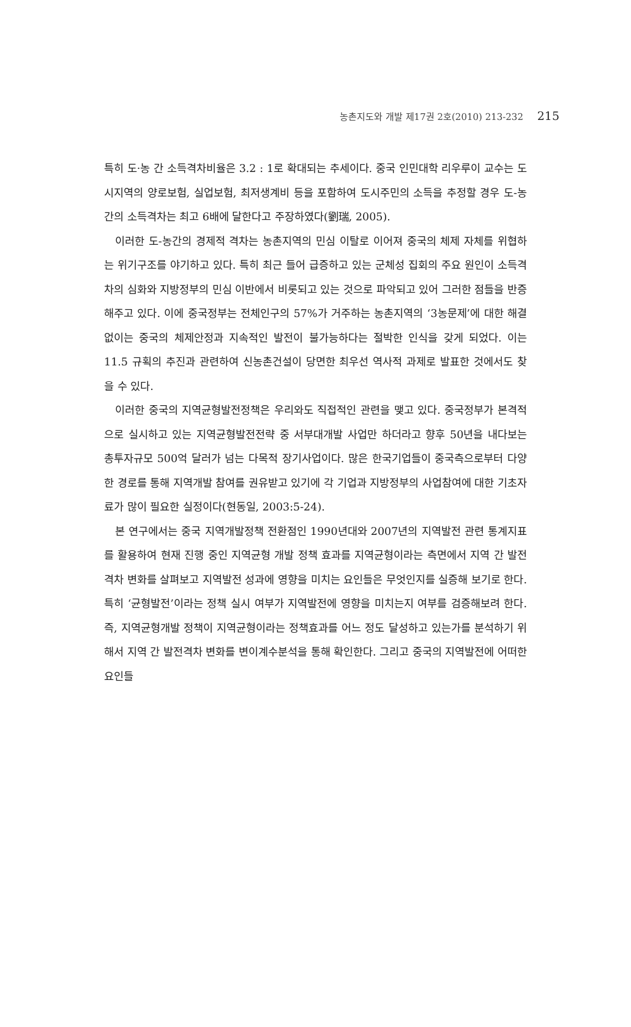농촌지도와 개발 제17권 2호(2010) 213-232 215
특히 도·농 간 소득격차비율은 3.2 : 1로 확대되는 추세이다. 중국 인민대학 리우루이 교수는 도시지역의 양로보험, 실업보험, 최저생계비 등을 포함하여 도시주민의 소득을 추정할 경우 도-농간의 소득격차는 최고 6배에 달한다고 주장하였다(劉瑞, 2005).
이러한 도-농간의 경제적 격차는 농촌지역의 민심 이탈로 이어져 중국의 체제 자체를 위협하는 위기구조를 야기하고 있다. 특히 최근 들어 급증하고 있는 군체성 집회의 주요 원인이 소득격차의 심화와 지방정부의 민심 이반에서 비롯되고 있는 것으로 파악되고 있어 그러한 점들을 반증해주고 있다. 이에 중국정부는 전체인구의 57%가 거주하는 농촌지역의 ‘3농문제’에 대한 해결 없이는 중국의 체제안정과 지속적인 발전이 불가능하다는 절박한 인식을 갖게 되었다. 이는 11.5 규획의 추진과 관련하여 신농촌건설이 당면한 최우선 역사적 과제로 발표한 것에서도 찾을 수 있다.
이러한 중국의 지역균형발전정책은 우리와도 직접적인 관련을 맺고 있다. 중국정부가 본격적으로 실시하고 있는 지역균형발전전략 중 서부대개발 사업만 하더라고 향후 50년을 내다보는 총투자규모 500억 달러가 넘는 다목적 장기사업이다. 많은 한국기업들이 중국측으로부터 다양한 경로를 통해 지역개발 참여를 권유받고 있기에 각 기업과 지방정부의 사업참여에 대한 기초자료가 많이 필요한 실정이다(현동일, 2003:5-24).
본 연구에서는 중국 지역개발정책 전환점인 1990년대와 2007년의 지역발전 관련 통계지표를 활용하여 현재 진행 중인 지역균형 개발 정책 효과를 지역균형이라는 측면에서 지역 간 발전격차 변화를 살펴보고 지역발전 성과에 영향을 미치는 요인들은 무엇인지를 실증해 보기로 한다. 특히 ‘균형발전’이라는 정책 실시 여부가 지역발전에 영향을 미치는지 여부를 검증해보려 한다. 즉, 지역균형개발 정책이 지역균형이라는 정책효과를 어느 정도 달성하고 있는가를 분석하기 위해서 지역 간 발전격차 변화를 변이계수분석을 통해 확인한다. 그리고 중국의 지역발전에 어떠한 요인들